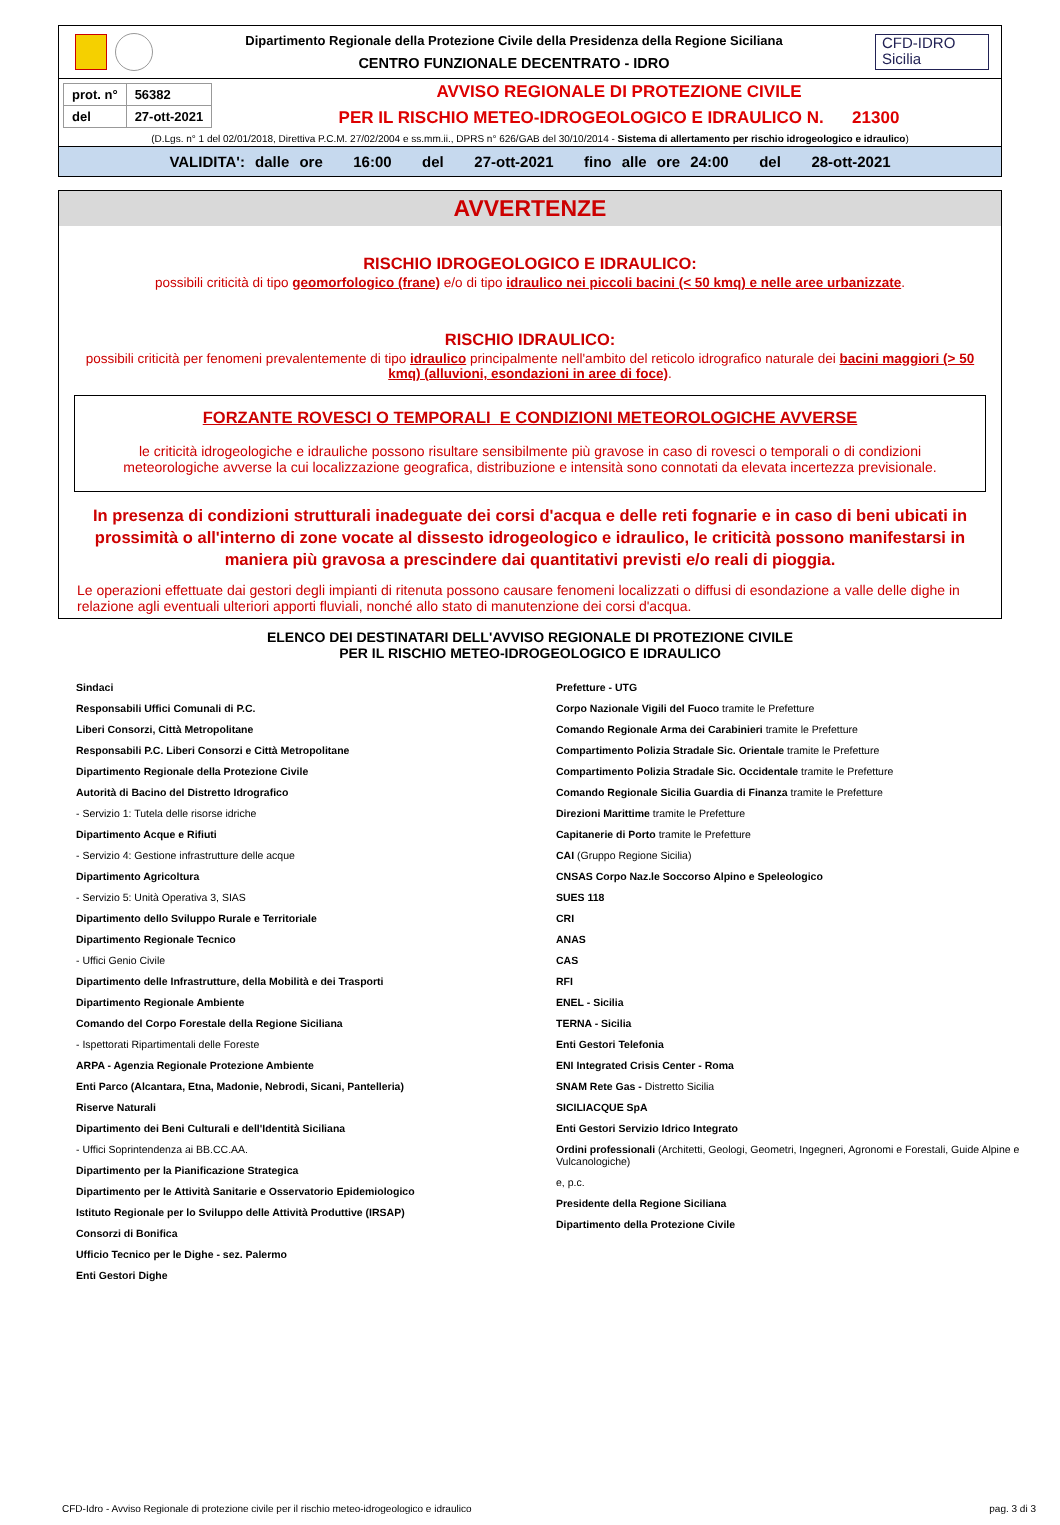Dipartimento Regionale della Protezione Civile della Presidenza della Regione Siciliana
CENTRO FUNZIONALE DECENTRATO - IDRO
CFD-IDRO
Sicilia
| prot. n° | 56382 |
| del | 27-ott-2021 |
AVVISO REGIONALE DI PROTEZIONE CIVILE
PER IL RISCHIO METEO-IDROGEOLOGICO E IDRAULICO N. 21300
(D.Lgs. n° 1 del 02/01/2018, Direttiva P.C.M. 27/02/2004 e ss.mm.ii., DPRS n° 626/GAB del 30/10/2014 - Sistema di allertamento per rischio idrogeologico e idraulico)
VALIDITA': dalle ore 16:00 del 27-ott-2021 fino alle ore 24:00 del 28-ott-2021
AVVERTENZE
RISCHIO IDROGEOLOGICO E IDRAULICO:
possibili criticità di tipo geomorfologico (frane) e/o di tipo idraulico nei piccoli bacini (< 50 kmq) e nelle aree urbanizzate.
RISCHIO IDRAULICO:
possibili criticità per fenomeni prevalentemente di tipo idraulico principalmente nell'ambito del reticolo idrografico naturale dei bacini maggiori (> 50 kmq) (alluvioni, esondazioni in aree di foce).
FORZANTE ROVESCI O TEMPORALI E CONDIZIONI METEOROLOGICHE AVVERSE
le criticità idrogeologiche e idrauliche possono risultare sensibilmente più gravose in caso di rovesci o temporali o di condizioni meteorologiche avverse la cui localizzazione geografica, distribuzione e intensità sono connotati da elevata incertezza previsionale.
In presenza di condizioni strutturali inadeguate dei corsi d'acqua e delle reti fognarie e in caso di beni ubicati in prossimità o all'interno di zone vocate al dissesto idrogeologico e idraulico, le criticità possono manifestarsi in maniera più gravosa a prescindere dai quantitativi previsti e/o reali di pioggia.
Le operazioni effettuate dai gestori degli impianti di ritenuta possono causare fenomeni localizzati o diffusi di esondazione a valle delle dighe in relazione agli eventuali ulteriori apporti fluviali, nonché allo stato di manutenzione dei corsi d'acqua.
ELENCO DEI DESTINATARI DELL'AVVISO REGIONALE DI PROTEZIONE CIVILE
PER IL RISCHIO METEO-IDROGEOLOGICO E IDRAULICO
Sindaci
Responsabili Uffici Comunali di P.C.
Liberi Consorzi, Città Metropolitane
Responsabili P.C. Liberi Consorzi e Città Metropolitane
Dipartimento Regionale della Protezione Civile
Autorità di Bacino del Distretto Idrografico
- Servizio 1: Tutela delle risorse idriche
Dipartimento Acque e Rifiuti
- Servizio 4: Gestione infrastrutture delle acque
Dipartimento Agricoltura
- Servizio 5: Unità Operativa 3, SIAS
Dipartimento dello Sviluppo Rurale e Territoriale
Dipartimento Regionale Tecnico
- Uffici Genio Civile
Dipartimento delle Infrastrutture, della Mobilità e dei Trasporti
Dipartimento Regionale Ambiente
Comando del Corpo Forestale della Regione Siciliana
- Ispettorati Ripartimentali delle Foreste
ARPA - Agenzia Regionale Protezione Ambiente
Enti Parco (Alcantara, Etna, Madonie, Nebrodi, Sicani, Pantelleria)
Riserve Naturali
Dipartimento dei Beni Culturali e dell'Identità Siciliana
- Uffici Soprintendenza ai BB.CC.AA.
Dipartimento per la Pianificazione Strategica
Dipartimento per le Attività Sanitarie e Osservatorio Epidemiologico
Istituto Regionale per lo Sviluppo delle Attività Produttive (IRSAP)
Consorzi di Bonifica
Ufficio Tecnico per le Dighe - sez. Palermo
Enti Gestori Dighe
Prefetture - UTG
Corpo Nazionale Vigili del Fuoco tramite le Prefetture
Comando Regionale Arma dei Carabinieri tramite le Prefetture
Compartimento Polizia Stradale Sic. Orientale tramite le Prefetture
Compartimento Polizia Stradale Sic. Occidentale tramite le Prefetture
Comando Regionale Sicilia Guardia di Finanza tramite le Prefetture
Direzioni Marittime tramite le Prefetture
Capitanerie di Porto tramite le Prefetture
CAI (Gruppo Regione Sicilia)
CNSAS Corpo Naz.le Soccorso Alpino e Speleologico
SUES 118
CRI
ANAS
CAS
RFI
ENEL - Sicilia
TERNA - Sicilia
Enti Gestori Telefonia
ENI Integrated Crisis Center - Roma
SNAM Rete Gas - Distretto Sicilia
SICILIACQUE SpA
Enti Gestori Servizio Idrico Integrato
Ordini professionali (Architetti, Geologi, Geometri, Ingegneri, Agronomi e Forestali, Guide Alpine e Vulcanologiche)
e, p.c.
Presidente della Regione Siciliana
Dipartimento della Protezione Civile
CFD-Idro - Avviso Regionale di protezione civile per il rischio meteo-idrogeologico e idraulico pag. 3 di 3